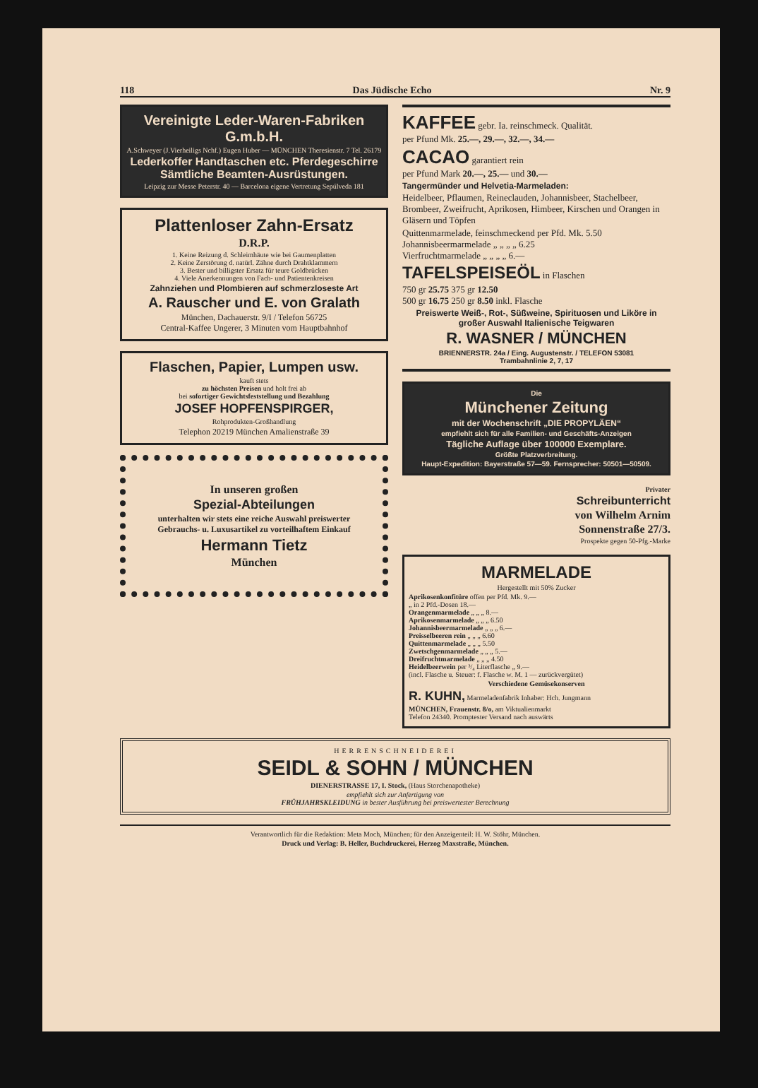118 Das Jüdische Echo Nr. 9
Vereinigte Leder-Waren-Fabriken G.m.b.H.
A.Schweyer (J.Vierheiligs Nchf.) Eugen Huber — MÜNCHEN Theresienstr. 7 Tel. 26179
Lederkoffer Handtaschen etc. Pferdegeschirre Sämtliche Beamten-Ausrüstungen.
Leipzig zur Messe Peterstr. 40 — Barcelona eigene Vertretung Sepúlveda 181
Plattenloser Zahn-Ersatz
D.R.P.
1. Keine Reizung d. Schleimhäute wie bei Gaumenplatten
2. Keine Zerstörung d. natürl. Zähne durch Drahtklammern
3. Bester und billigster Ersatz für teure Goldbrücken
4. Viele Anerkennungen von Fach- und Patientenkreisen
Zahnziehen und Plombieren auf schmerzloseste Art
A. Rauscher und E. von Gralath
München, Dachauerstr. 9/I / Telefon 56725
Central-Kaffee Ungerer, 3 Minuten vom Hauptbahnhof
Flaschen, Papier, Lumpen usw.
kauft stets
zu höchsten Preisen und holt frei ab
bei sofortiger Gewichtsfeststellung und Bezahlung
JOSEF HOPFENSPIRGER,
Rohprodukten-Großhandlung
Telephon 20219 München Amalienstraße 39
In unseren großen
Spezial-Abteilungen
unterhalten wir stets eine reiche Auswahl preiswerter Gebrauchs- u. Luxusartikel zu vorteilhaftem Einkauf
Hermann Tietz
München
KAFFEE gebr. Ia. reinschmeck. Qualität.
per Pfund Mk. 25.—, 29.—, 32.—, 34.—
CACAO garantiert rein
per Pfund Mark 20.—, 25.— und 30.—
Tangermünder und Helvetia-Marmeladen:
Heidelbeer, Pflaumen, Reineclauden, Johannisbeer, Stachelbeer, Brombeer, Zweifrucht, Aprikosen, Himbeer, Kirschen und Orangen in Gläsern und Töpfen
Quittenmarmelade, feinschmeckend per Pfd. Mk. 5.50
Johannisbeermarmelade „ „ „ „ 6.25
Vierfruchtmarmelade „ „ „ „ 6.—
TAFELSPEISEÖL in Flaschen
750 gr 25.75 375 gr 12.50
500 gr 16.75 250 gr 8.50 inkl. Flasche
Preiswerte Weiß-, Rot-, Süßweine, Spirituosen und Liköre in großer Auswahl Italienische Teigwaren
R. WASNER / MÜNCHEN
BRIENNERSTR. 24a / Eing. Augustenstr. / TELEFON 53081
Trambahnlinie 2, 7, 17
Die
Münchener Zeitung
mit der Wochenschrift „DIE PROPYLÄEN“
empfiehlt sich für alle Familien- und Geschäfts-Anzeigen
Tägliche Auflage über 100000 Exemplare.
Größte Platzverbreitung.
Haupt-Expedition: Bayerstraße 57—59. Fernsprecher: 50501—50509.
Privater
Schreibunterricht
von Wilhelm Arnim
Sonnenstraße 27/3.
Prospekte gegen 50-Pfg.-Marke
MARMELADE
Hergestellt mit 50% Zucker
Aprikosenkonfitüre offen per Pfd. Mk. 9.—
„ in 2 Pfd.-Dosen 18.—
Orangenmarmelade „ „ „ 8.—
Aprikosenmarmelade „ „ „ 6.50
Johannisbeermarmelade „ „ „ 6.—
Preisselbeeren rein „ „ „ 6.60
Quittenmarmelade „ „ „ 5.50
Zwetschgenmarmelade „ „ „ 5.—
Dreifruchtmarmelade „ „ „ 4.50
Heidelbeerwein per ³/₄ Literflasche „ 9.—
(incl. Flasche u. Steuer: f. Flasche w. M. 1 — zurückvergütet)
Verschiedene Gemüsekonserven
R. KUHN, Marmeladenfabrik Inhaber: Hch. Jungmann
MÜNCHEN, Frauenstr. 8/o, am Viktualienmarkt
Telefon 24340. Promptester Versand nach auswärts
HERRENSCHNEIDEREI
SEIDL & SOHN / MÜNCHEN
DIENERSTRASSE 17, I. Stock, (Haus Storchenapotheke)
empfiehlt sich zur Anfertigung von
FRÜHJAHRSKLEIDUNG in bester Ausführung bei preiswertester Berechnung
Verantwortlich für die Redaktion: Meta Moch, München; für den Anzeigenteil: H. W. Stöhr, München.
Druck und Verlag: B. Heller, Buchdruckerei, Herzog Maxstraße, München.